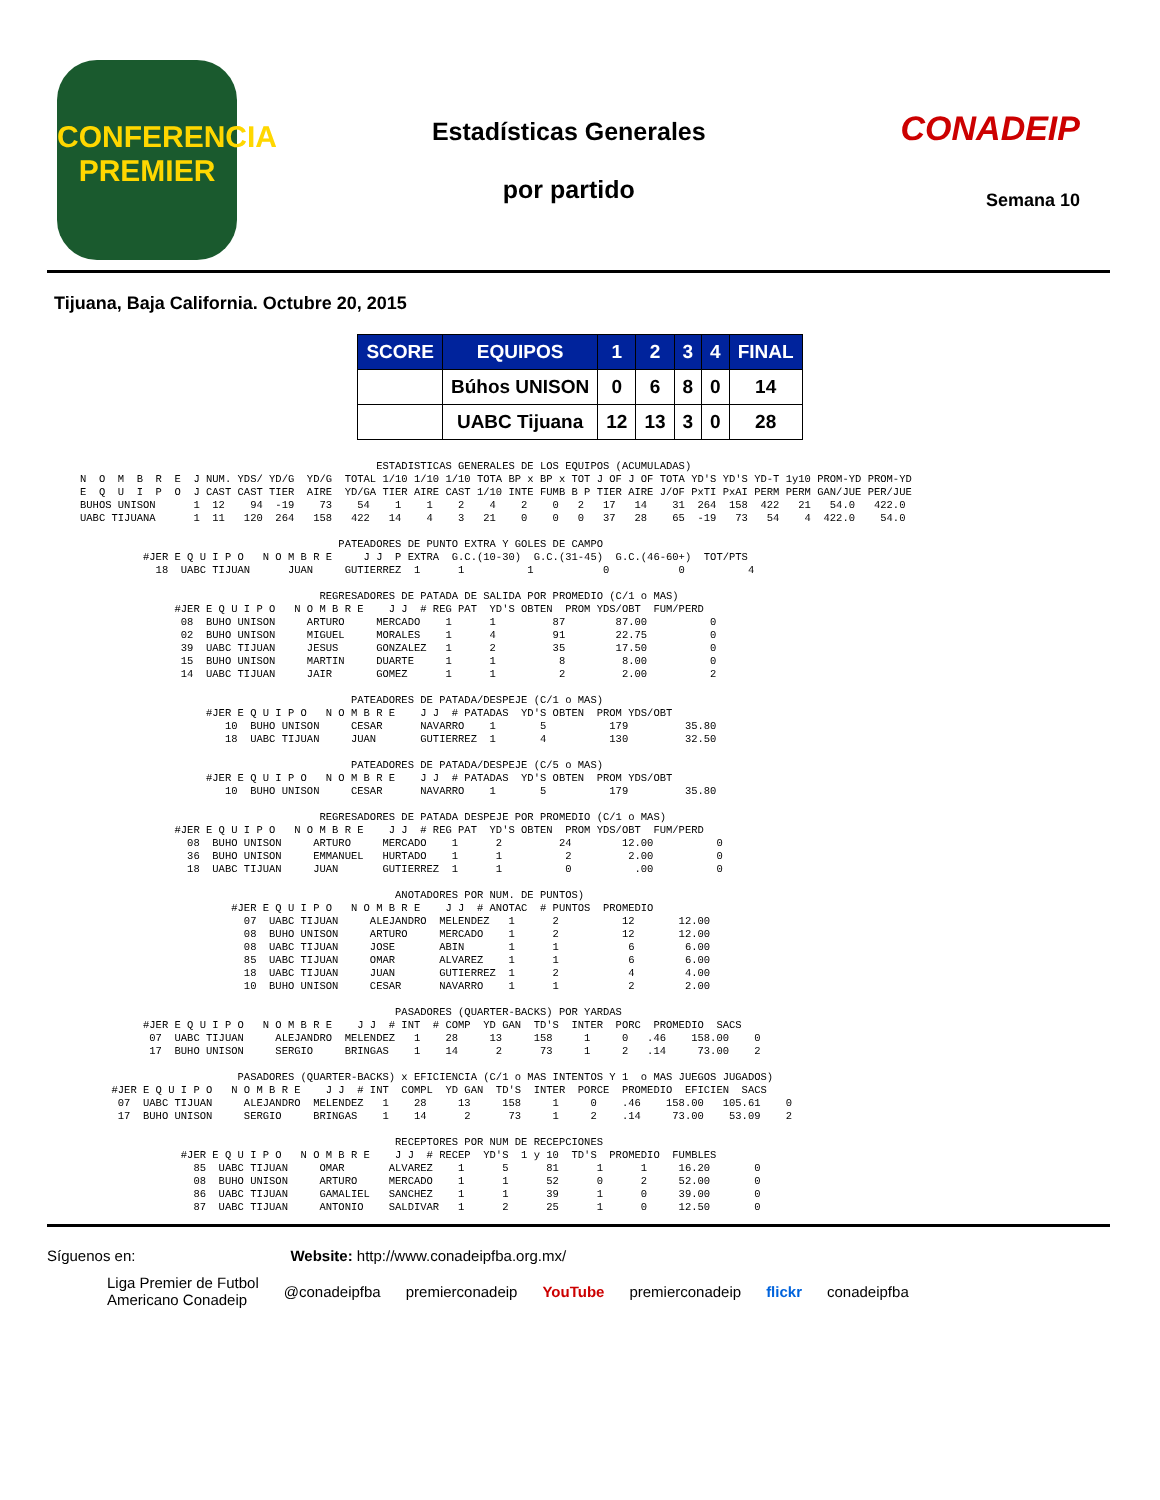CONFERENCIA
PREMIER
Estadísticas Generales
por partido
CONADEIP
Semana 10
Tijuana, Baja California. Octubre 20, 2015
| SCORE | EQUIPOS | 1 | 2 | 3 | 4 | FINAL |
| --- | --- | --- | --- | --- | --- | --- |
| | Búhos UNISON | 0 | 6 | 8 | 0 | 14 |
| | UABC Tijuana | 12 | 13 | 3 | 0 | 28 |
                                               ESTADISTICAS GENERALES DE LOS EQUIPOS (ACUMULADAS)
N  O  M  B  R  E  J NUM. YDS/ YD/G  YD/G  TOTAL 1/10 1/10 1/10 TOTA BP x BP x TOT J OF J OF TOTA YD'S YD'S YD-T 1y10 PROM-YD PROM-YD
E  Q  U  I  P  O  J CAST CAST TIER  AIRE  YD/GA TIER AIRE CAST 1/10 INTE FUMB B P TIER AIRE J/OF PxTI PxAI PERM PERM GAN/JUE PER/JUE
BUHOS UNISON      1  12    94  -19    73    54    1    1    2    4    2    0   2   17   14    31  264  158  422   21   54.0   422.0
UABC TIJUANA      1  11   120  264   158   422   14    4    3   21    0    0   0   37   28    65  -19   73   54    4  422.0    54.0

                                         PATEADORES DE PUNTO EXTRA Y GOLES DE CAMPO
          #JER E Q U I P O   N O M B R E     J J  P EXTRA  G.C.(10-30)  G.C.(31-45)  G.C.(46-60+)  TOT/PTS
            18  UABC TIJUAN      JUAN     GUTIERREZ  1      1          1           0           0          4

                                      REGRESADORES DE PATADA DE SALIDA POR PROMEDIO (C/1 o MAS)
               #JER E Q U I P O   N O M B R E    J J  # REG PAT  YD'S OBTEN  PROM YDS/OBT  FUM/PERD
                08  BUHO UNISON     ARTURO     MERCADO    1      1         87        87.00          0
                02  BUHO UNISON     MIGUEL     MORALES    1      4         91        22.75          0
                39  UABC TIJUAN     JESUS      GONZALEZ   1      2         35        17.50          0
                15  BUHO UNISON     MARTIN     DUARTE     1      1          8         8.00          0
                14  UABC TIJUAN     JAIR       GOMEZ      1      1          2         2.00          2

                                           PATEADORES DE PATADA/DESPEJE (C/1 o MAS)
                    #JER E Q U I P O   N O M B R E    J J  # PATADAS  YD'S OBTEN  PROM YDS/OBT
                       10  BUHO UNISON     CESAR      NAVARRO    1       5          179         35.80
                       18  UABC TIJUAN     JUAN       GUTIERREZ  1       4          130         32.50

                                           PATEADORES DE PATADA/DESPEJE (C/5 o MAS)
                    #JER E Q U I P O   N O M B R E    J J  # PATADAS  YD'S OBTEN  PROM YDS/OBT
                       10  BUHO UNISON     CESAR      NAVARRO    1       5          179         35.80

                                      REGRESADORES DE PATADA DESPEJE POR PROMEDIO (C/1 o MAS)
               #JER E Q U I P O   N O M B R E    J J  # REG PAT  YD'S OBTEN  PROM YDS/OBT  FUM/PERD
                 08  BUHO UNISON     ARTURO     MERCADO    1      2         24        12.00          0
                 36  BUHO UNISON     EMMANUEL   HURTADO    1      1          2         2.00          0
                 18  UABC TIJUAN     JUAN       GUTIERREZ  1      1          0          .00          0

                                                  ANOTADORES POR NUM. DE PUNTOS)
                        #JER E Q U I P O   N O M B R E    J J  # ANOTAC  # PUNTOS  PROMEDIO
                          07  UABC TIJUAN     ALEJANDRO  MELENDEZ   1      2          12       12.00
                          08  BUHO UNISON     ARTURO     MERCADO    1      2          12       12.00
                          08  UABC TIJUAN     JOSE       ABIN       1      1           6        6.00
                          85  UABC TIJUAN     OMAR       ALVAREZ    1      1           6        6.00
                          18  UABC TIJUAN     JUAN       GUTIERREZ  1      2           4        4.00
                          10  BUHO UNISON     CESAR      NAVARRO    1      1           2        2.00

                                                  PASADORES (QUARTER-BACKS) POR YARDAS
          #JER E Q U I P O   N O M B R E    J J  # INT  # COMP  YD GAN  TD'S  INTER  PORC  PROMEDIO  SACS
           07  UABC TIJUAN     ALEJANDRO  MELENDEZ   1    28     13     158     1     0   .46    158.00    0
           17  BUHO UNISON     SERGIO     BRINGAS    1    14      2      73     1     2   .14     73.00    2

                         PASADORES (QUARTER-BACKS) x EFICIENCIA (C/1 o MAS INTENTOS Y 1  o MAS JUEGOS JUGADOS)
     #JER E Q U I P O   N O M B R E    J J  # INT  COMPL  YD GAN  TD'S  INTER  PORCE  PROMEDIO  EFICIEN  SACS
      07  UABC TIJUAN     ALEJANDRO  MELENDEZ   1    28     13     158     1     0    .46    158.00   105.61    0
      17  BUHO UNISON     SERGIO     BRINGAS    1    14      2      73     1     2    .14     73.00    53.09    2

                                                  RECEPTORES POR NUM DE RECEPCIONES
                #JER E Q U I P O   N O M B R E    J J  # RECEP  YD'S  1 y 10  TD'S  PROMEDIO  FUMBLES
                  85  UABC TIJUAN     OMAR       ALVAREZ    1      5      81      1      1     16.20       0
                  08  BUHO UNISON     ARTURO     MERCADO    1      1      52      0      2     52.00       0
                  86  UABC TIJUAN     GAMALIEL   SANCHEZ    1      1      39      1      0     39.00       0
                  87  UABC TIJUAN     ANTONIO    SALDIVAR   1      2      25      1      0     12.50       0
Síguenos en: Website: http://www.conadeipfba.org.mx/
Liga Premier de Futbol
Americano Conadeip @conadeipfba premierconadeip YouTube premierconadeip flickr conadeipfba